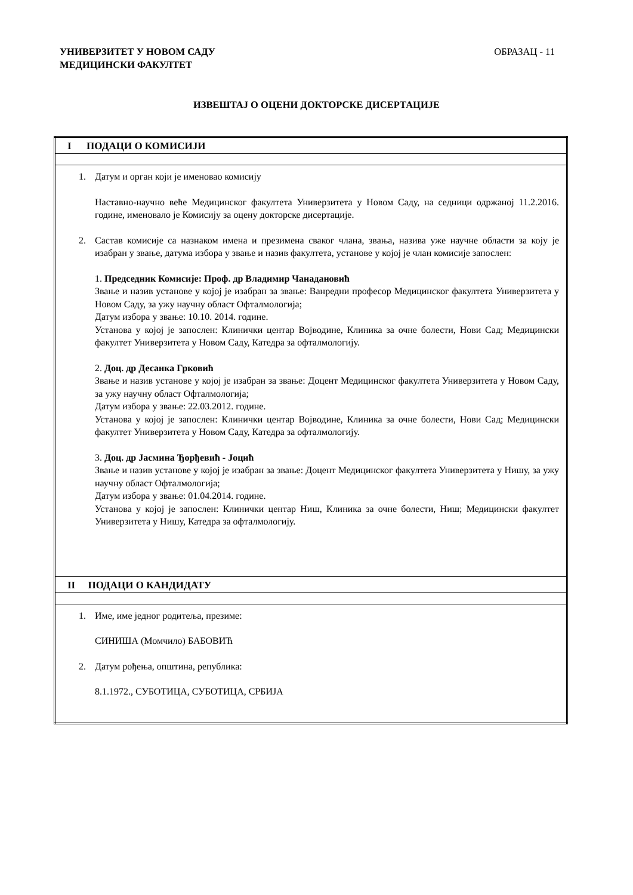УНИВЕРЗИТЕТ У НОВОМ САДУ
МЕДИЦИНСКИ ФАКУЛТЕТ
ОБРАЗАЦ - 11
ИЗВЕШТАЈ О ОЦЕНИ ДОКТОРСКЕ ДИСЕРТАЦИЈЕ
| I ПОДАЦИ О КОМИСИЈИ |
| 1. Датум и орган који је именовао комисију Наставно-научно веће Медицинског факултета Универзитета у Новом Саду, на седници одржаној 11.2.2016. године, именовало је Комисију за оцену докторске дисертације. 2. Састав комисије са назнаком имена и презимена сваког члана, звања, назива уже научне области за коју је изабран у звање, датума избора у звање и назив факултета, установе у којој је члан комисије запослен: 1. Председник Комисије: Проф. др Владимир Чанадановић Звање и назив установе у којој је изабран за звање: Ванредни професор Медицинског факултета Универзитета у Новом Саду, за ужу научну област Офталмологија; Датум избора у звање: 10.10. 2014. године. Установа у којој је запослен: Клинички центар Војводине, Клиника за очне болести, Нови Сад; Медицински факултет Универзитета у Новом Саду, Катедра за офталмологију. 2. Доц. др Десанка Грковић Звање и назив установе у којој је изабран за звање: Доцент Медицинског факултета Универзитета у Новом Саду, за ужу научну област Офталмологија; Датум избора у звање: 22.03.2012. године. Установа у којој је запослен: Клинички центар Војводине, Клиника за очне болести, Нови Сад; Медицински факултет Универзитета у Новом Саду, Катедра за офталмологију. 3. Доц. др Јасмина Ђорђевић - Јоцић Звање и назив установе у којој је изабран за звање: Доцент Медицинског факултета Универзитета у Нишу, за ужу научну област Офталмологија; Датум избора у звање: 01.04.2014. године. Установа у којој је запослен: Клинички центар Ниш, Клиника за очне болести, Ниш; Медицински факултет Универзитета у Нишу, Катедра за офталмологију. |
| II ПОДАЦИ О КАНДИДАТУ |
| 1. Име, име једног родитеља, презиме: СИНИША (Момчило) БАБОВИЋ 2. Датум рођења, општина, република: 8.1.1972., СУБОТИЦА, СУБОТИЦА, СРБИЈА |